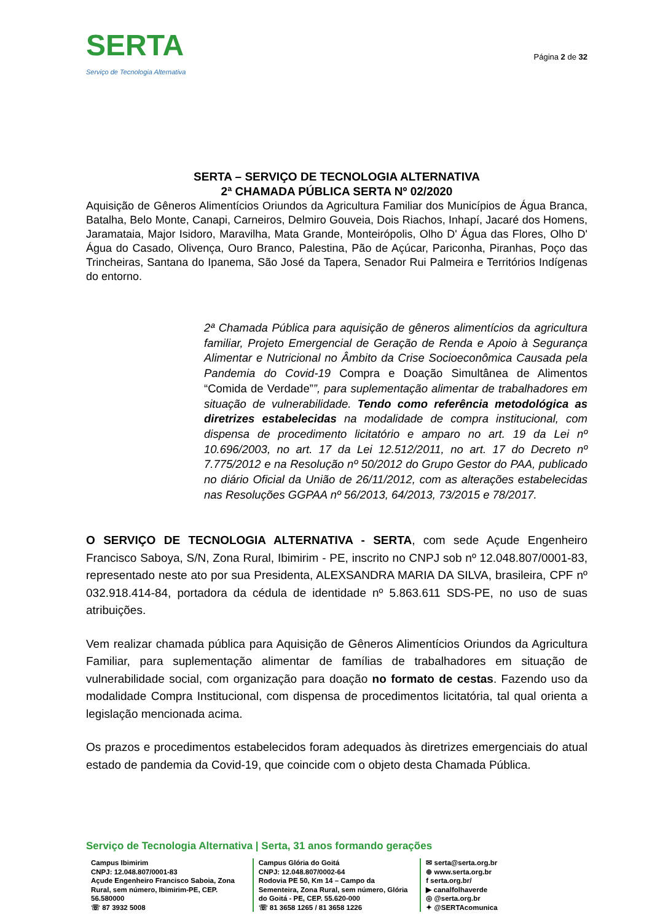SERTA
Serviço de Tecnologia Alternativa
Página 2 de 32
SERTA – SERVIÇO DE TECNOLOGIA ALTERNATIVA
2ª CHAMADA PÚBLICA SERTA Nº 02/2020
Aquisição de Gêneros Alimentícios Oriundos da Agricultura Familiar dos Municípios de Água Branca, Batalha, Belo Monte, Canapi, Carneiros, Delmiro Gouveia, Dois Riachos, Inhapí, Jacaré dos Homens, Jaramataia, Major Isidoro, Maravilha, Mata Grande, Monteirópolis, Olho D' Água das Flores, Olho D' Água do Casado, Olivença, Ouro Branco, Palestina, Pão de Açúcar, Pariconha, Piranhas, Poço das Trincheiras, Santana do Ipanema, São José da Tapera, Senador Rui Palmeira e Territórios Indígenas do entorno.
2ª Chamada Pública para aquisição de gêneros alimentícios da agricultura familiar, Projeto Emergencial de Geração de Renda e Apoio à Segurança Alimentar e Nutricional no Âmbito da Crise Socioeconômica Causada pela Pandemia do Covid-19 Compra e Doação Simultânea de Alimentos “Comida de Verdade””, para suplementação alimentar de trabalhadores em situação de vulnerabilidade. Tendo como referência metodológica as diretrizes estabelecidas na modalidade de compra institucional, com dispensa de procedimento licitatório e amparo no art. 19 da Lei nº 10.696/2003, no art. 17 da Lei 12.512/2011, no art. 17 do Decreto nº 7.775/2012 e na Resolução nº 50/2012 do Grupo Gestor do PAA, publicado no diário Oficial da União de 26/11/2012, com as alterações estabelecidas nas Resoluções GGPAA nº 56/2013, 64/2013, 73/2015 e 78/2017.
O SERVIÇO DE TECNOLOGIA ALTERNATIVA - SERTA, com sede Açude Engenheiro Francisco Saboya, S/N, Zona Rural, Ibimirim - PE, inscrito no CNPJ sob nº 12.048.807/0001-83, representado neste ato por sua Presidenta, ALEXSANDRA MARIA DA SILVA, brasileira, CPF nº 032.918.414-84, portadora da cédula de identidade nº 5.863.611 SDS-PE, no uso de suas atribuições.
Vem realizar chamada pública para Aquisição de Gêneros Alimentícios Oriundos da Agricultura Familiar, para suplementação alimentar de famílias de trabalhadores em situação de vulnerabilidade social, com organização para doação no formato de cestas. Fazendo uso da modalidade Compra Institucional, com dispensa de procedimentos licitatória, tal qual orienta a legislação mencionada acima.
Os prazos e procedimentos estabelecidos foram adequados às diretrizes emergenciais do atual estado de pandemia da Covid-19, que coincide com o objeto desta Chamada Pública.
Serviço de Tecnologia Alternativa | Serta, 31 anos formando gerações
Campus Ibimirim
CNPJ: 12.048.807/0001-83
Açude Engenheiro Francisco Saboia, Zona Rural, sem número, Ibimirim-PE, CEP. 56.580000
☏ 87 3932 5008
Campus Glória do Goitá
CNPJ: 12.048.807/0002-64
Rodovia PE 50, Km 14 – Campo da Sementeira, Zona Rural, sem número, Glória do Goitá - PE, CEP. 55.620-000
☏ 81 3658 1265 / 81 3658 1226
✉ serta@serta.org.br
⊕ www.serta.org.br
f serta.org.br/
▶ canalfolhaverde
◎ @serta.org.br
✦ @SERTAcomunica